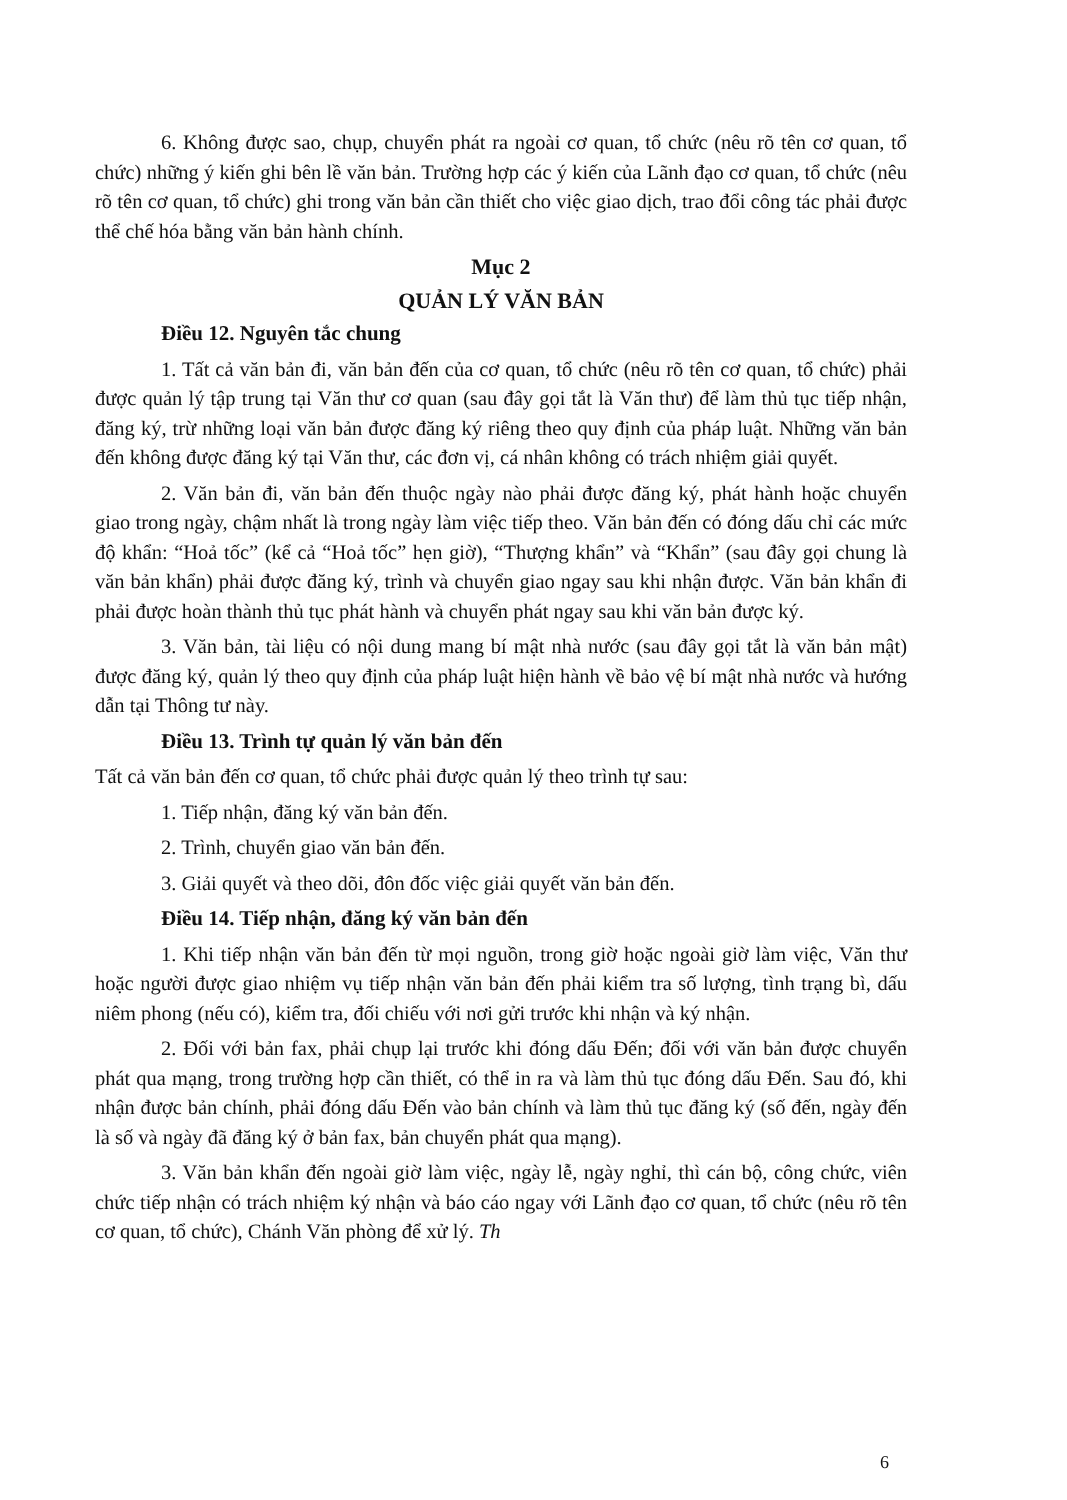6. Không được sao, chụp, chuyển phát ra ngoài cơ quan, tổ chức (nêu rõ tên cơ quan, tổ chức) những ý kiến ghi bên lề văn bản. Trường hợp các ý kiến của Lãnh đạo cơ quan, tổ chức (nêu rõ tên cơ quan, tổ chức) ghi trong văn bản cần thiết cho việc giao dịch, trao đổi công tác phải được thể chế hóa bằng văn bản hành chính.
Mục 2
QUẢN LÝ VĂN BẢN
Điều 12. Nguyên tắc chung
1. Tất cả văn bản đi, văn bản đến của cơ quan, tổ chức (nêu rõ tên cơ quan, tổ chức) phải được quản lý tập trung tại Văn thư cơ quan (sau đây gọi tắt là Văn thư) để làm thủ tục tiếp nhận, đăng ký, trừ những loại văn bản được đăng ký riêng theo quy định của pháp luật. Những văn bản đến không được đăng ký tại Văn thư, các đơn vị, cá nhân không có trách nhiệm giải quyết.
2. Văn bản đi, văn bản đến thuộc ngày nào phải được đăng ký, phát hành hoặc chuyển giao trong ngày, chậm nhất là trong ngày làm việc tiếp theo. Văn bản đến có đóng dấu chỉ các mức độ khẩn: “Hoả tốc” (kể cả “Hoả tốc” hẹn giờ), “Thượng khẩn” và “Khẩn” (sau đây gọi chung là văn bản khẩn) phải được đăng ký, trình và chuyển giao ngay sau khi nhận được. Văn bản khẩn đi phải được hoàn thành thủ tục phát hành và chuyển phát ngay sau khi văn bản được ký.
3. Văn bản, tài liệu có nội dung mang bí mật nhà nước (sau đây gọi tắt là văn bản mật) được đăng ký, quản lý theo quy định của pháp luật hiện hành về bảo vệ bí mật nhà nước và hướng dẫn tại Thông tư này.
Điều 13. Trình tự quản lý văn bản đến
Tất cả văn bản đến cơ quan, tổ chức phải được quản lý theo trình tự sau:
1. Tiếp nhận, đăng ký văn bản đến.
2. Trình, chuyển giao văn bản đến.
3. Giải quyết và theo dõi, đôn đốc việc giải quyết văn bản đến.
Điều 14. Tiếp nhận, đăng ký văn bản đến
1. Khi tiếp nhận văn bản đến từ mọi nguồn, trong giờ hoặc ngoài giờ làm việc, Văn thư hoặc người được giao nhiệm vụ tiếp nhận văn bản đến phải kiểm tra số lượng, tình trạng bì, dấu niêm phong (nếu có), kiểm tra, đối chiếu với nơi gửi trước khi nhận và ký nhận.
2. Đối với bản fax, phải chụp lại trước khi đóng dấu Đến; đối với văn bản được chuyển phát qua mạng, trong trường hợp cần thiết, có thể in ra và làm thủ tục đóng dấu Đến. Sau đó, khi nhận được bản chính, phải đóng dấu Đến vào bản chính và làm thủ tục đăng ký (số đến, ngày đến là số và ngày đã đăng ký ở bản fax, bản chuyển phát qua mạng).
3. Văn bản khẩn đến ngoài giờ làm việc, ngày lễ, ngày nghỉ, thì cán bộ, công chức, viên chức tiếp nhận có trách nhiệm ký nhận và báo cáo ngay với Lãnh đạo cơ quan, tổ chức (nêu rõ tên cơ quan, tổ chức), Chánh Văn phòng để xử lý. Th
6